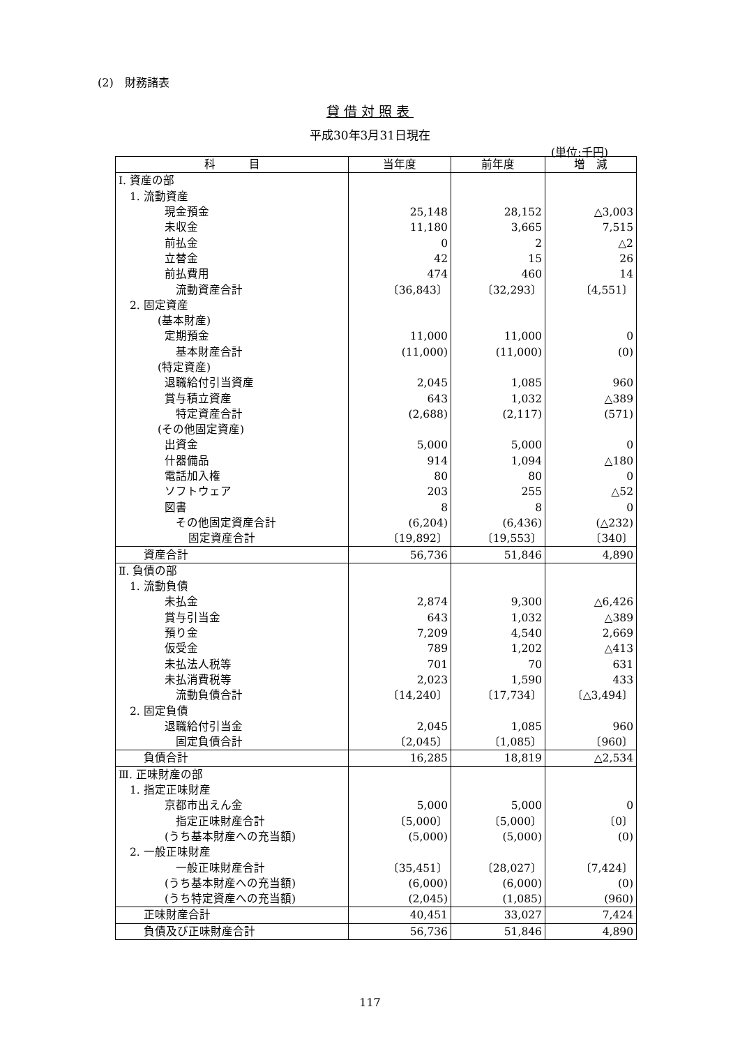(2)　財務諸表
貸借対照表
平成30年3月31日現在
(単位:千円)
| 科 目 | 当年度 | 前年度 | 増 減 |
| --- | --- | --- | --- |
| Ⅰ. 資産の部 | | | |
| 1. 流動資産 | | | |
| 現金預金 | 25,148 | 28,152 | △3,003 |
| 未収金 | 11,180 | 3,665 | 7,515 |
| 前払金 | 0 | 2 | △2 |
| 立替金 | 42 | 15 | 26 |
| 前払費用 | 474 | 460 | 14 |
| 流動資産合計 | 〔36,843〕 | 〔32,293〕 | 〔4,551〕 |
| 2. 固定資産 | | | |
| (基本財産) | | | |
| 定期預金 | 11,000 | 11,000 | 0 |
| 基本財産合計 | (11,000) | (11,000) | (0) |
| (特定資産) | | | |
| 退職給付引当資産 | 2,045 | 1,085 | 960 |
| 賞与積立資産 | 643 | 1,032 | △389 |
| 特定資産合計 | (2,688) | (2,117) | (571) |
| (その他固定資産) | | | |
| 出資金 | 5,000 | 5,000 | 0 |
| 什器備品 | 914 | 1,094 | △180 |
| 電話加入権 | 80 | 80 | 0 |
| ソフトウェア | 203 | 255 | △52 |
| 図書 | 8 | 8 | 0 |
| その他固定資産合計 | (6,204) | (6,436) | (△232) |
| 固定資産合計 | 〔19,892〕 | 〔19,553〕 | 〔340〕 |
| 資産合計 | 56,736 | 51,846 | 4,890 |
| Ⅱ. 負債の部 | | | |
| 1. 流動負債 | | | |
| 未払金 | 2,874 | 9,300 | △6,426 |
| 賞与引当金 | 643 | 1,032 | △389 |
| 預り金 | 7,209 | 4,540 | 2,669 |
| 仮受金 | 789 | 1,202 | △413 |
| 未払法人税等 | 701 | 70 | 631 |
| 未払消費税等 | 2,023 | 1,590 | 433 |
| 流動負債合計 | 〔14,240〕 | 〔17,734〕 | 〔△3,494〕 |
| 2. 固定負債 | | | |
| 退職給付引当金 | 2,045 | 1,085 | 960 |
| 固定負債合計 | 〔2,045〕 | 〔1,085〕 | 〔960〕 |
| 負債合計 | 16,285 | 18,819 | △2,534 |
| Ⅲ. 正味財産の部 | | | |
| 1. 指定正味財産 | | | |
| 京都市出えん金 | 5,000 | 5,000 | 0 |
| 指定正味財産合計 | 〔5,000〕 | 〔5,000〕 | 〔0〕 |
| (うち基本財産への充当額) | (5,000) | (5,000) | (0) |
| 2. 一般正味財産 | | | |
| 一般正味財産合計 | 〔35,451〕 | 〔28,027〕 | 〔7,424〕 |
| (うち基本財産への充当額) | (6,000) | (6,000) | (0) |
| (うち特定資産への充当額) | (2,045) | (1,085) | (960) |
| 正味財産合計 | 40,451 | 33,027 | 7,424 |
| 負債及び正味財産合計 | 56,736 | 51,846 | 4,890 |
117